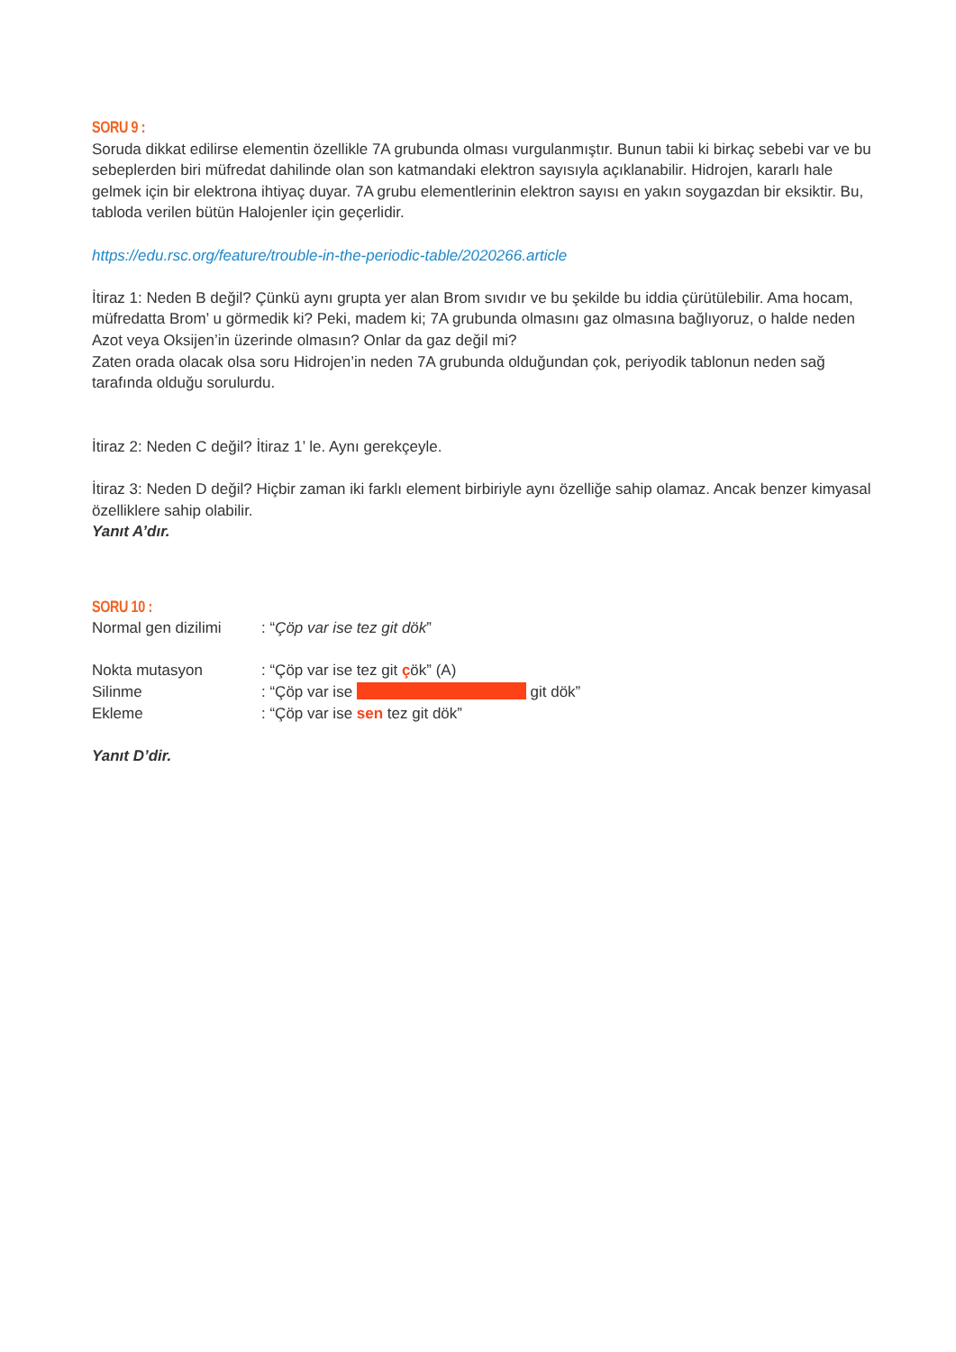SORU 9 :
Soruda dikkat edilirse elementin özellikle 7A grubunda olması vurgulanmıştır. Bunun tabii ki birkaç sebebi var ve bu sebeplerden biri müfredat dahilinde olan son katmandaki elektron sayısıyla açıklanabilir. Hidrojen, kararlı hale gelmek için bir elektrona ihtiyaç duyar. 7A grubu elementlerinin elektron sayısı en yakın soygazdan bir eksiktir. Bu, tabloda verilen bütün Halojenler için geçerlidir.
https://edu.rsc.org/feature/trouble-in-the-periodic-table/2020266.article
İtiraz 1: Neden B değil? Çünkü aynı grupta yer alan Brom sıvıdır ve bu şekilde bu iddia çürütülebilir. Ama hocam, müfredatta Brom’ u görmedik ki? Peki, madem ki; 7A grubunda olmasını gaz olmasına bağlıyoruz, o halde neden Azot veya Oksijen’in üzerinde olmasın? Onlar da gaz değil mi?
Zaten orada olacak olsa soru Hidrojen’in neden 7A grubunda olduğundan çok, periyodik tablonun neden sağ tarafında olduğu sorulurdu.
İtiraz 2: Neden C değil? İtiraz 1’ le. Aynı gerekçeyle.
İtiraz 3: Neden D değil? Hiçbir zaman iki farklı element birbiriyle aynı özelliğe sahip olamaz. Ancak benzer kimyasal özelliklere sahip olabilir.
Yanıt A’dır.
SORU 10 :
Normal gen dizilimi: “Çöp var ise tez git dök”
Nokta mutasyon: “Çöp var ise tez git çök” (A)
Silinme: “Çöp var ise git dök”
Ekleme: “Çöp var ise sen tez git dök”
Yanıt D’dir.